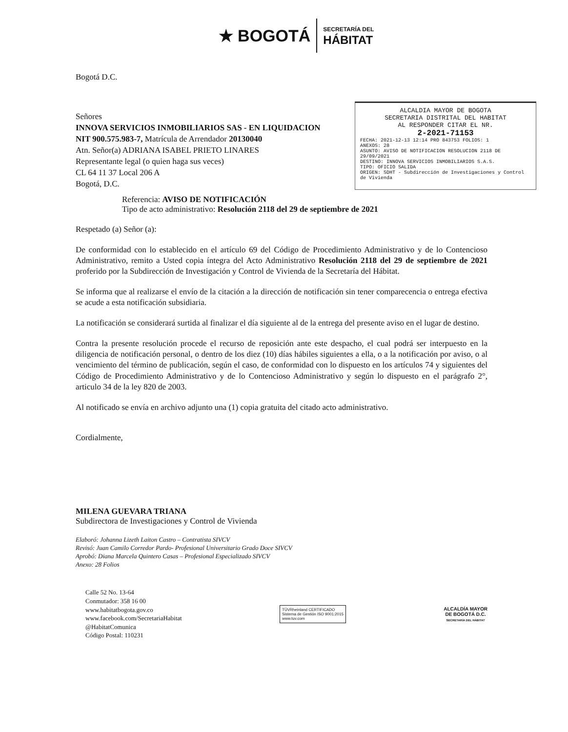★ BOGOTÁ SECRETARÍA DEL
HÁBITAT
Bogotá D.C.
Señores
INNOVA SERVICIOS INMOBILIARIOS SAS - EN LIQUIDACION
NIT 900.575.983-7, Matrícula de Arrendador 20130040
Atn. Señor(a) ADRIANA ISABEL PRIETO LINARES
Representante legal (o quien haga sus veces)
CL 64 11 37 Local 206 A
Bogotá, D.C.
ALCALDIA MAYOR DE BOGOTA
SECRETARIA DISTRITAL DEL HABITAT
AL RESPONDER CITAR EL NR.
2-2021-71153
FECHA: 2021-12-13 12:14 PRO 843753 FOLIOS: 1
ANEXOS: 28
ASUNTO: AVISO DE NOTIFICACION RESOLUCION 2118 DE 29/09/2021
DESTINO: INNOVA SERVICIOS INMOBILIARIOS S.A.S.
TIPO: OFICIO SALIDA
ORIGEN: SDHT - Subdirección de Investigaciones y Control de Vivienda
Referencia: AVISO DE NOTIFICACIÓN
Tipo de acto administrativo: Resolución 2118 del 29 de septiembre de 2021
Respetado (a) Señor (a):
De conformidad con lo establecido en el artículo 69 del Código de Procedimiento Administrativo y de lo Contencioso Administrativo, remito a Usted copia íntegra del Acto Administrativo Resolución 2118 del 29 de septiembre de 2021 proferido por la Subdirección de Investigación y Control de Vivienda de la Secretaría del Hábitat.
Se informa que al realizarse el envío de la citación a la dirección de notificación sin tener comparecencia o entrega efectiva se acude a esta notificación subsidiaria.
La notificación se considerará surtida al finalizar el día siguiente al de la entrega del presente aviso en el lugar de destino.
Contra la presente resolución procede el recurso de reposición ante este despacho, el cual podrá ser interpuesto en la diligencia de notificación personal, o dentro de los diez (10) días hábiles siguientes a ella, o a la notificación por aviso, o al vencimiento del término de publicación, según el caso, de conformidad con lo dispuesto en los artículos 74 y siguientes del Código de Procedimiento Administrativo y de lo Contencioso Administrativo y según lo dispuesto en el parágrafo 2°, articulo 34 de la ley 820 de 2003.
Al notificado se envía en archivo adjunto una (1) copia gratuita del citado acto administrativo.
Cordialmente,
MILENA GUEVARA TRIANA
Subdirectora de Investigaciones y Control de Vivienda
Elaboró: Johanna Lizeth Laiton Castro – Contratista SIVCV
Revisó: Juan Camilo Corredor Pardo- Profesional Universitario Grado Doce SIVCV
Aprobó: Diana Marcela Quintero Casas – Profesional Especializado SIVCV
Anexo: 28 Folios
Calle 52 No. 13-64
Conmutador: 358 16 00
www.habitatbogota.gov.co
www.facebook.com/SecretariaHabitat
@HabitatComunica
Código Postal: 110231
TÜVRheinland CERTIFICADO
Sistema de Gestión ISO 9001:2015
www.tuv.com
ALCALDÍA MAYOR
DE BOGOTÁ D.C.
SECRETARÍA DEL HÁBITAT